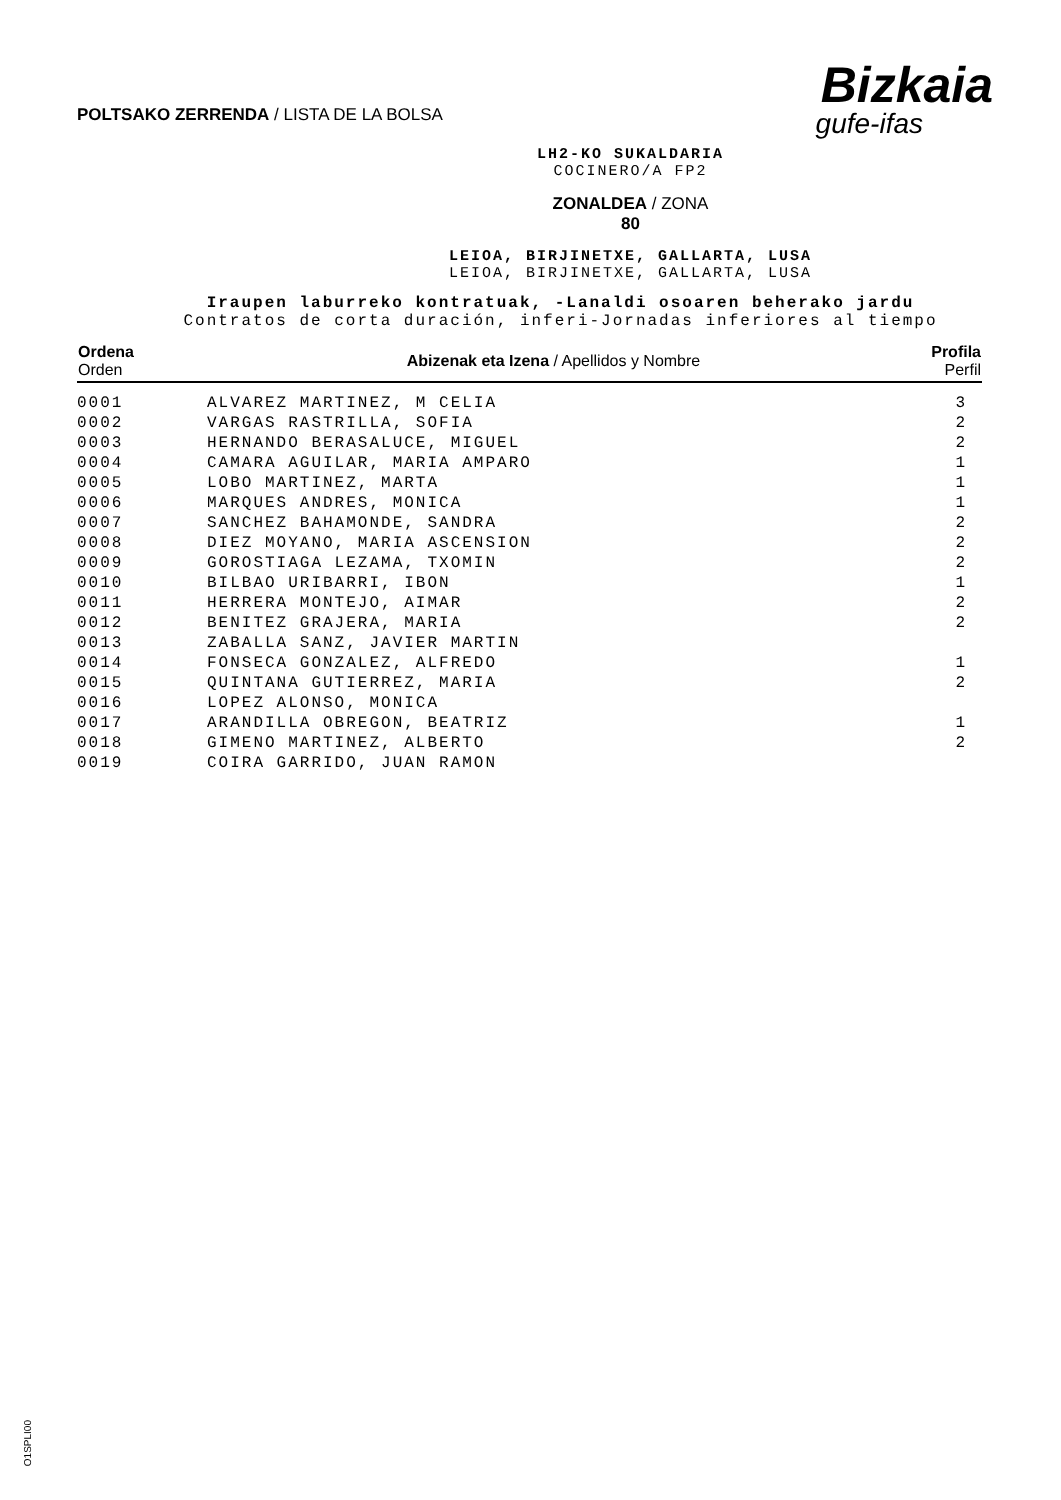POLTSAKO ZERRENDA / LISTA DE LA BOLSA
Bizkaia
gufe-ifas
LH2-KO SUKALDARIA
COCINERO/A FP2
ZONALDEA / ZONA
80
LEIOA, BIRJINETXE, GALLARTA, LUSA
LEIOA, BIRJINETXE, GALLARTA, LUSA
Iraupen laburreko kontratuak, -Lanaldi osoaren beherako jardu
Contratos de corta duración, inferi-Jornadas inferiores al tiempo
| Ordena Orden | Abizenak eta Izena / Apellidos y Nombre | Profila Perfil |
| --- | --- | --- |
| 0001 | ALVAREZ MARTINEZ, M CELIA | 3 |
| 0002 | VARGAS RASTRILLA, SOFIA | 2 |
| 0003 | HERNANDO BERASALUCE, MIGUEL | 2 |
| 0004 | CAMARA AGUILAR, MARIA AMPARO | 1 |
| 0005 | LOBO MARTINEZ, MARTA | 1 |
| 0006 | MARQUES ANDRES, MONICA | 1 |
| 0007 | SANCHEZ BAHAMONDE, SANDRA | 2 |
| 0008 | DIEZ MOYANO, MARIA ASCENSION | 2 |
| 0009 | GOROSTIAGA LEZAMA, TXOMIN | 2 |
| 0010 | BILBAO URIBARRI, IBON | 1 |
| 0011 | HERRERA MONTEJO, AIMAR | 2 |
| 0012 | BENITEZ GRAJERA, MARIA | 2 |
| 0013 | ZABALLA SANZ, JAVIER MARTIN | |
| 0014 | FONSECA GONZALEZ, ALFREDO | 1 |
| 0015 | QUINTANA GUTIERREZ, MARIA | 2 |
| 0016 | LOPEZ ALONSO, MONICA | |
| 0017 | ARANDILLA OBREGON, BEATRIZ | 1 |
| 0018 | GIMENO MARTINEZ, ALBERTO | 2 |
| 0019 | COIRA GARRIDO, JUAN RAMON | |
O1SPLI00